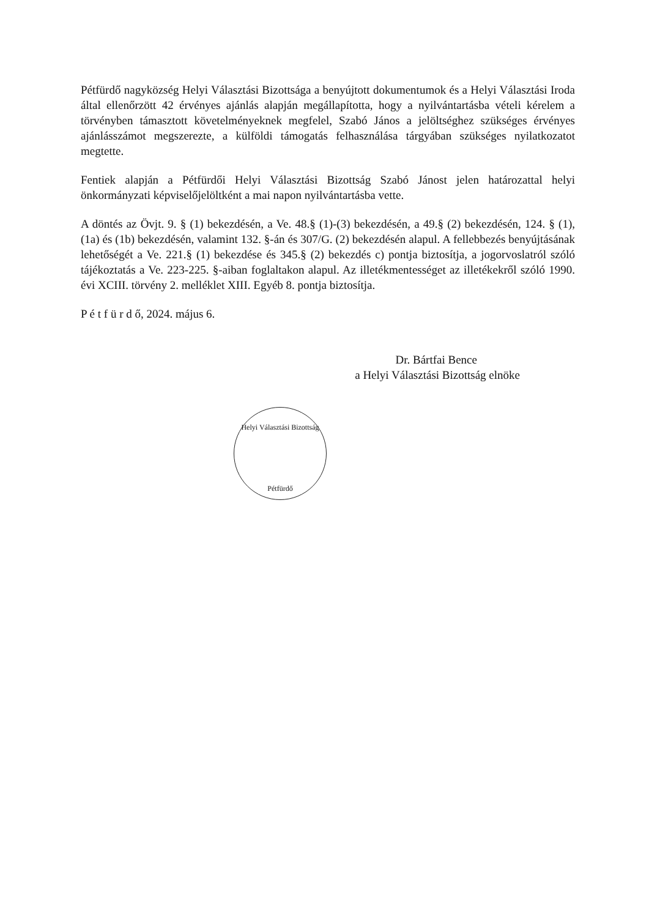Pétfürdő nagyközség Helyi Választási Bizottsága a benyújtott dokumentumok és a Helyi Választási Iroda által ellenőrzött 42 érvényes ajánlás alapján megállapította, hogy a nyilvántartásba vételi kérelem a törvényben támasztott követelményeknek megfelel, Szabó János a jelöltséghez szükséges érvényes ajánlásszámot megszerezte, a külföldi támogatás felhasználása tárgyában szükséges nyilatkozatot megtette.
Fentiek alapján a Pétfürdői Helyi Választási Bizottság Szabó Jánost jelen határozattal helyi önkormányzati képviselőjelöltként a mai napon nyilvántartásba vette.
A döntés az Övjt. 9. § (1) bekezdésén, a Ve. 48.§ (1)-(3) bekezdésén, a 49.§ (2) bekezdésén, 124. § (1), (1a) és (1b) bekezdésén, valamint 132. §-án és 307/G. (2) bekezdésén alapul. A fellebbezés benyújtásának lehetőségét a Ve. 221.§ (1) bekezdése és 345.§ (2) bekezdés c) pontja biztosítja, a jogorvoslatról szóló tájékoztatás a Ve. 223-225. §-aiban foglaltakon alapul. Az illetékmentességet az illetékekről szóló 1990. évi XCIII. törvény 2. melléklet XIII. Egyéb 8. pontja biztosítja.
P é t f ü r d ő, 2024. május 6.
Dr. Bártfai Bence
a Helyi Választási Bizottság elnöke
Helyi Választási Bizottság
Pétfürdő